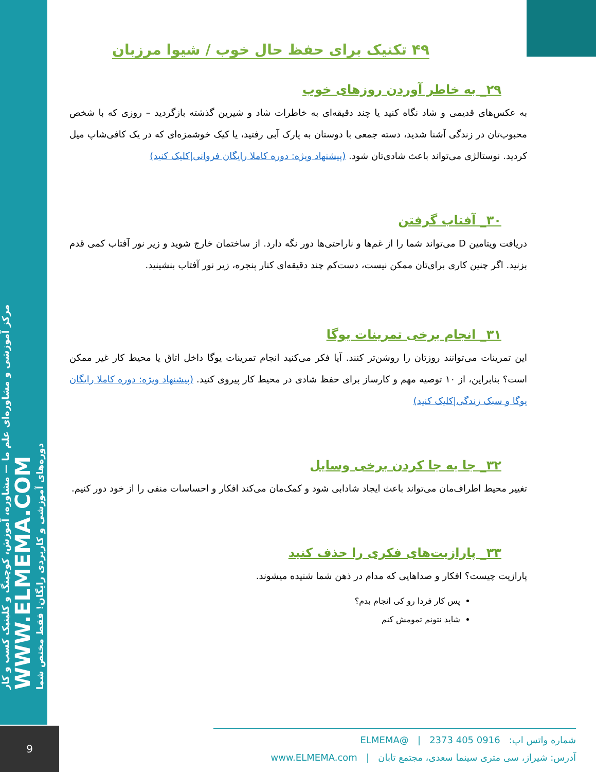مرکز آموزشی و مشاوره‌ای علم ما — مشاوره، آموزش، کوچینگ و کلینیک کسب و کار
WWW.ELMEMA.COM
دوره‌های آموزشی و کاربردی رایگان! فقط مختص شما
۴۹ تکنیک برای حفظ حال خوب / شیوا مرزبان
۲۹_ به خاطر آوردن روزهای خوب
به عکس‌های قدیمی و شاد نگاه کنید یا چند دقیقه‌ای به خاطرات شاد و شیرین گذشته بازگردید – روزی که با شخص محبوب‌تان در زندگی آشنا شدید، دسته جمعی با دوستان به پارک آبی رفتید، یا کیک خوشمزه‌ای که در یک کافی‌شاپ میل کردید. نوستالژی می‌تواند باعث شادی‌تان شود. (پیشنهاد ویژه: دوره کاملا رایگان فروانی|کلیک کنید)
۳۰_ آفتاب گرفتن
دریافت ویتامین D می‌تواند شما را از غم‌ها و ناراحتی‌ها دور نگه دارد. از ساختمان خارج شوید و زیر نور آفتاب کمی قدم بزنید. اگر چنین کاری برای‌تان ممکن نیست، دست‌کم چند دقیقه‌ای کنار پنجره، زیر نور آفتاب بنشینید.
۳۱_ انجام برخی تمرینات یوگا
این تمرینات می‌توانند روزتان را روشن‌تر کنند. آیا فکر می‌کنید انجام تمرینات یوگا داخل اتاق یا محیط کار غیر ممکن است؟ بنابراین، از ۱۰ توصیه مهم و کارساز برای حفظ شادی در محیط کار پیروی کنید. (پیشنهاد ویژه: دوره کاملا رایگان یوگا و سبک زندگی|کلیک کنید)
۳۲_ جا به جا کردن برخی وسایل
تغییر محیط اطراف‌مان می‌تواند باعث ایجاد شادابی شود و کمک‌مان می‌کند افکار و احساسات منفی را از خود دور کنیم.
۳۳_ پارازیت‌های فکری را حذف کنید
پارازیت چیست؟ افکار و صداهایی که مدام در ذهن شما شنیده میشوند.
پس کار فردا رو کی انجام بدم؟
شاید نتونم تمومش کنم
9
شماره واتس اپ: 0916 405 2373 | @ELMEMA
آدرس: شیراز، سی متری سینما سعدی، مجتمع تابان | www.ELMEMA.com